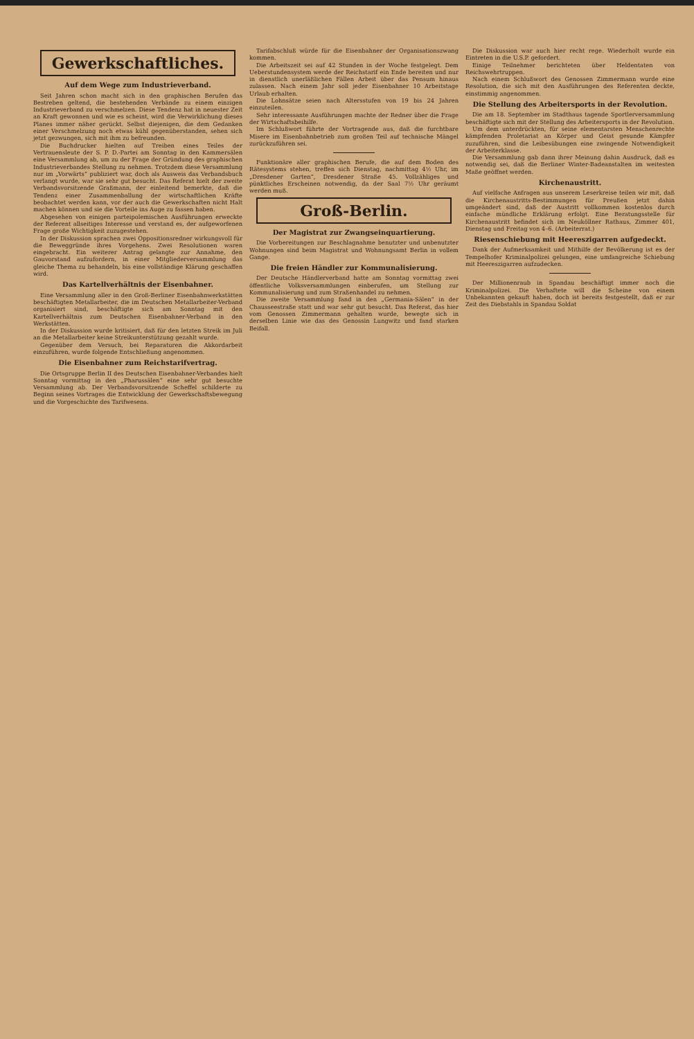Gewerkschaftliches.
Auf dem Wege zum Industrieverband.
Seit Jahren schon macht sich in den graphischen Berufen das Bestreben geltend, die bestehenden Verbände zu einem einzigen Industrieverband zu verschmelzen. Diese Tendenz hat in neuester Zeit an Kraft gewonnen und wie es scheint, wird die Verwirklichung dieses Planes immer näher gerückt. Selbst diejenigen, die dem Gedanken einer Verschmelzung noch etwas kühl gegenüberstanden, sehen sich jetzt gezwungen, sich mit ihm zu befreunden.
Die Buchdrucker hielten auf Treiben eines Teiles der Vertrauensleute der S. P. D.-Partei am Sonntag in den Kammersälen eine Versammlung ab, um zu der Frage der Gründung des graphischen Industrieverbandes Stellung zu nehmen. Trotzdem diese Versammlung nur im „Vorwärts“ publiziert war, doch als Ausweis das Verbandsbuch verlangt wurde, war sie sehr gut besucht. Das Referat hielt der zweite Verbandsvorsitzende Graßmann, der einleitend bemerkte, daß die Tendenz einer Zusammenballung der wirtschaftlichen Kräfte beobachtet werden kann, vor der auch die Gewerkschaften nicht Halt machen können und sie die Vorteile ins Auge zu fassen haben.
Abgesehen von einigen parteipolemischen Ausführungen erweckte der Referent allseitiges Interesse und verstand es, der aufgeworfenen Frage große Wichtigkeit zuzugestehen.
In der Diskussion sprachen zwei Oppositionsredner wirkungsvoll für die Beweggründe ihres Vorgehens. Zwei Resolutionen waren eingebracht. Ein weiterer Antrag gelangte zur Annahme, den Gauvorstand aufzufordern, in einer Mitgliederversammlung das gleiche Thema zu behandeln, bis eine vollständige Klärung geschaffen wird.
Das Kartellverhältnis der Eisenbahner.
Eine Versammlung aller in den Groß-Berliner Eisenbahnwerkstätten beschäftigten Metallarbeiter, die im Deutschen Metallarbeiter-Verband organisiert sind, beschäftigte sich am Sonntag mit den Kartellverhältnis zum Deutschen Eisenbahner-Verband in den Werkstätten.
In der Diskussion wurde kritisiert, daß für den letzten Streik im Juli an die Metallarbeiter keine Streikunterstützung gezahlt wurde.
Gegenüber dem Versuch, bei Reparaturen die Akkordarbeit einzuführen, wurde folgende Entschließung angenommen.
Die Eisenbahner zum Reichstarifvertrag.
Die Ortsgruppe Berlin II des Deutschen Eisenbahner-Verbandes hielt Sonntag vormittag in den „Pharussälen“ eine sehr gut besuchte Versammlung ab. Der Verbandsvorsitzende Scheffel schilderte zu Beginn seines Vortrages die Entwicklung der Gewerkschaftsbewegung und die Vorgeschichte des Tarifwesens.
Tarifabschluß würde für die Eisenbahner der Organisationszwang kommen.
Die Arbeitszeit sei auf 42 Stunden in der Woche festgelegt. Dem Ueberstundensystem werde der Reichstarif ein Ende bereiten und nur in dienstlich unerläßlichen Fällen Arbeit über das Pensum hinaus zulassen. Nach einem Jahr soll jeder Eisenbahner 10 Arbeitstage Urlaub erhalten.
Die Lohnsätze seien nach Altersstufen von 19 bis 24 Jahren einzuteilen.
Sehr interessante Ausführungen machte der Redner über die Frage der Wirtschaftsbeihilfe.
Im Schlußwort führte der Vortragende aus, daß die furchtbare Misere im Eisenbahnbetrieb zum großen Teil auf technische Mängel zurückzuführen sei.
Funktionäre aller graphischen Berufe, die auf dem Boden des Rätesystems stehen, treffen sich Dienstag, nachmittag 4½ Uhr, im „Dresdener Garten“, Dresdener Straße 45. Vollzähliges und pünktliches Erscheinen notwendig, da der Saal 7½ Uhr geräumt werden muß.
Groß-Berlin.
Der Magistrat zur Zwangseinquartierung.
Die Vorbereitungen zur Beschlagnahme benutzter und unbenutzter Wohnungen sind beim Magistrat und Wohnungsamt Berlin in vollem Gange.
Die freien Händler zur Kommunalisierung.
Der Deutsche Händlerverband hatte am Sonntag vormittag zwei öffentliche Volksversammlungen einberufen, um Stellung zur Kommunalisierung und zum Straßenhandel zu nehmen.
Die zweite Versammlung fand in den „Germania-Sälen“ in der Chausseestraße statt und war sehr gut besucht. Das Referat, das hier vom Genossen Zimmermann gehalten wurde, bewegte sich in derselben Linie wie das des Genossin Lungwitz und fand starken Beifall.
Die Diskussion war auch hier recht rege. Wiederholt wurde ein Eintreten in die U.S.P. gefordert.
Einige Teilnehmer berichteten über Heldentaten von Reichswehrtruppen.
Nach einem Schlußwort des Genossen Zimmermann wurde eine Resolution, die sich mit den Ausführungen des Referenten deckte, einstimmig angenommen.
Die Stellung des Arbeitersports in der Revolution.
Die am 18. September im Stadthaus tagende Sportlerversammlung beschäftigte sich mit der Stellung des Arbeitersports in der Revolution.
Um dem unterdrückten, für seine elementarsten Menschenrechte kämpfenden Proletariat an Körper und Geist gesunde Kämpfer zuzuführen, sind die Leibesübungen eine zwingende Notwendigkeit der Arbeiterklasse.
Die Versammlung gab dann ihrer Meinung dahin Ausdruck, daß es notwendig sei, daß die Berliner Winter-Badeanstalten im weitesten Maße geöffnet werden.
Kirchenaustritt.
Auf vielfache Anfragen aus unserem Leserkreise teilen wir mit, daß die Kirchenaustritts-Bestimmungen für Preußen jetzt dahin umgeändert sind, daß der Austritt vollkommen kostenlos durch einfache mündliche Erklärung erfolgt. Eine Beratungsstelle für Kirchenaustritt befindet sich im Neuköllner Rathaus, Zimmer 401, Dienstag und Freitag von 4–6. (Arbeiterrat.)
Riesenschiebung mit Heereszigarren aufgedeckt.
Dank der Aufmerksamkeit und Mithilfe der Bevölkerung ist es der Tempelhofer Kriminalpolizei gelungen, eine umfangreiche Schiebung mit Heereszigarren aufzudecken.
Der Millionenraub in Spandau beschäftigt immer noch die Kriminalpolizei. Die Verhaftete will die Scheine von einem Unbekannten gekauft haben, doch ist bereits festgestellt, daß er zur Zeit des Diebstahls in Spandau Soldat